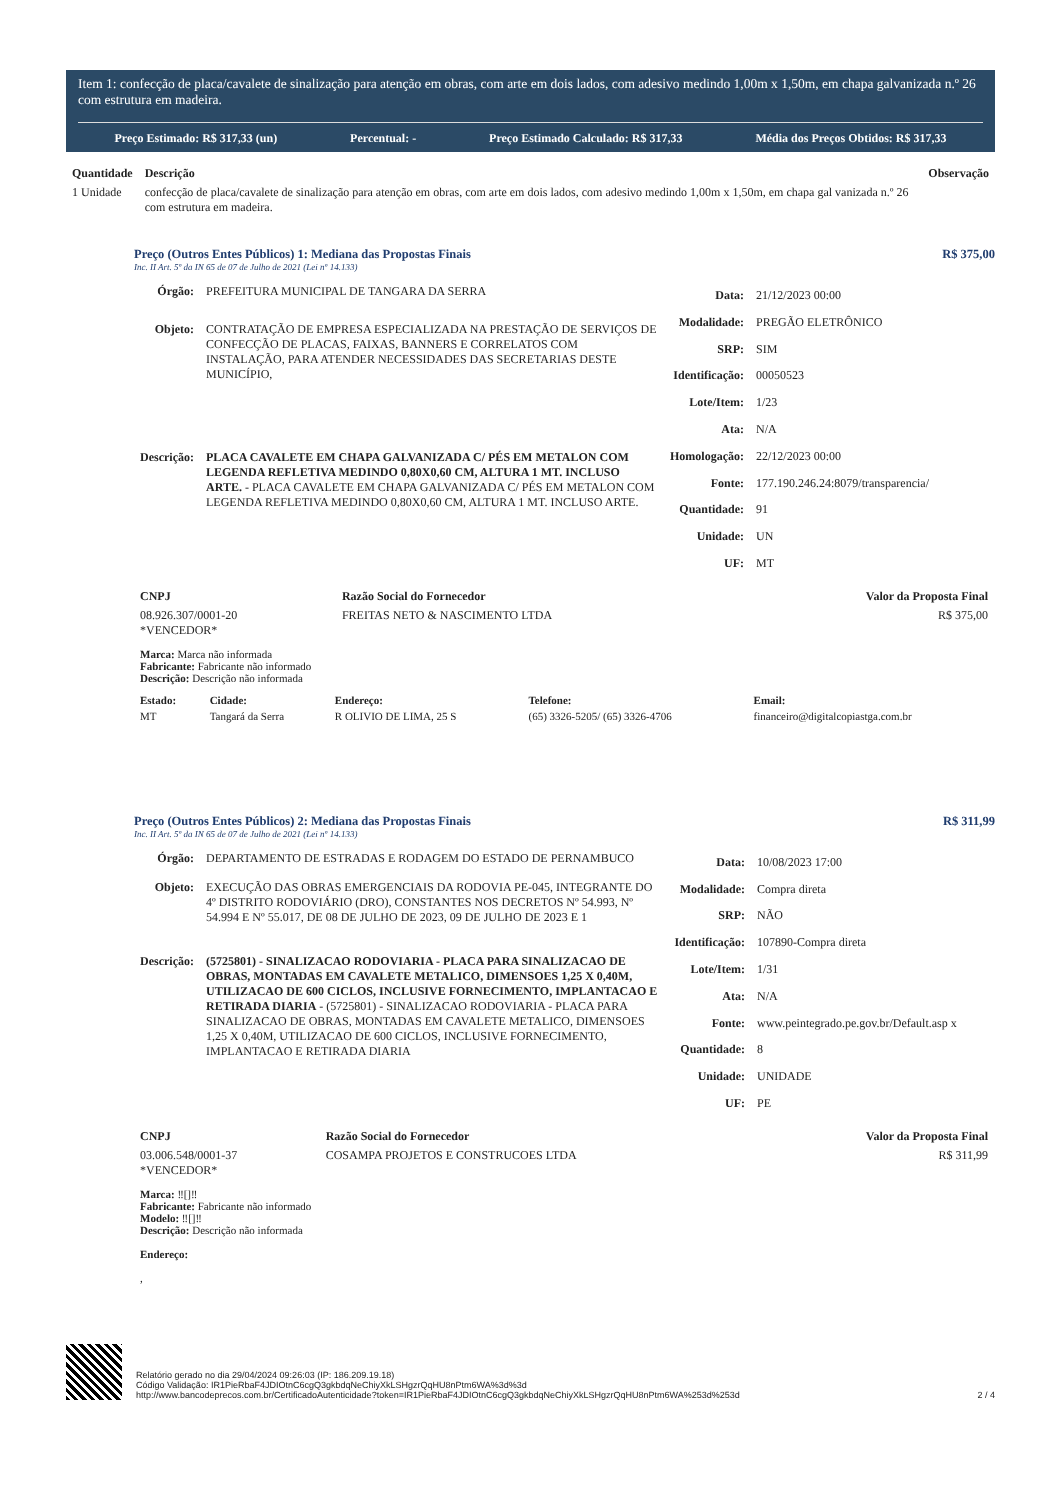Item 1: confecção de placa/cavalete de sinalização para atenção em obras, com arte em dois lados, com adesivo medindo 1,00m x 1,50m, em chapa galvanizada n.º 26 com estrutura em madeira.
Preço Estimado: R$ 317,33 (un) Percentual: - Preço Estimado Calculado: R$ 317,33 Média dos Preços Obtidos: R$ 317,33
| Quantidade | Descrição | Observação |
| --- | --- | --- |
| 1 Unidade | confecção de placa/cavalete de sinalização para atenção em obras, com arte em dois lados, com adesivo medindo 1,00m x 1,50m, em chapa gal vanizada n.º 26 com estrutura em madeira. | |
Preço (Outros Entes Públicos) 1: Mediana das Propostas Finais R$ 375,00
Inc. II Art. 5º da IN 65 de 07 de Julho de 2021 (Lei nº 14.133)
| Órgão: | PREFEITURA MUNICIPAL DE TANGARA DA SERRA |
| Objeto: | CONTRATAÇÃO DE EMPRESA ESPECIALIZADA NA PRESTAÇÃO DE SERVIÇOS DE CONFECÇÃO DE PLACAS, FAIXAS, BANNERS E CORRELATOS COM INSTALAÇÃO, PARA ATENDER NECESSIDADES DAS SECRETARIAS DESTE MUNICÍPIO, |
| Descrição: | PLACA CAVALETE EM CHAPA GALVANIZADA C/ PÉS EM METALON COM LEGENDA REFLETIVA MEDINDO 0,80X0,60 CM, ALTURA 1 MT. INCLUSO ARTE. - PLACA CAVALETE EM CHAPA GALVANIZADA C/ PÉS EM METALON COM LEGENDA REFLETIVA MEDINDO 0,80X0,60 CM, ALTURA 1 MT. INCLUSO ARTE. |
| Data: | 21/12/2023 00:00 |
| Modalidade: | PREGÃO ELETRÔNICO |
| SRP: | SIM |
| Identificação: | 00050523 |
| Lote/Item: | 1/23 |
| Ata: | N/A |
| Homologação: | 22/12/2023 00:00 |
| Fonte: | 177.190.246.24:8079/transparencia/ |
| Quantidade: | 91 |
| Unidade: | UN |
| UF: | MT |
| CNPJ | Razão Social do Fornecedor | Valor da Proposta Final |
| --- | --- | --- |
| 08.926.307/0001-20 *VENCEDOR* | FREITAS NETO & NASCIMENTO LTDA | R$ 375,00 |
Marca: Marca não informada
Fabricante: Fabricante não informado
Descrição: Descrição não informada
| Estado: | Cidade: | Endereço: | Telefone: | Email: |
| --- | --- | --- | --- | --- |
| MT | Tangará da Serra | R OLIVIO DE LIMA, 25 S | (65) 3326-5205/ (65) 3326-4706 | financeiro@digitalcopiastga.com.br |
Preço (Outros Entes Públicos) 2: Mediana das Propostas Finais R$ 311,99
Inc. II Art. 5º da IN 65 de 07 de Julho de 2021 (Lei nº 14.133)
| Órgão: | DEPARTAMENTO DE ESTRADAS E RODAGEM DO ESTADO DE PERNAMBUCO |
| Objeto: | EXECUÇÃO DAS OBRAS EMERGENCIAIS DA RODOVIA PE-045, INTEGRANTE DO 4º DISTRITO RODOVIÁRIO (DRO), CONSTANTES NOS DECRETOS Nº 54.993, Nº 54.994 E Nº 55.017, DE 08 DE JULHO DE 2023, 09 DE JULHO DE 2023 E 1 |
| Descrição: | (5725801) - SINALIZACAO RODOVIARIA - PLACA PARA SINALIZACAO DE OBRAS, MONTADAS EM CAVALETE METALICO, DIMENSOES 1,25 X 0,40M, UTILIZACAO DE 600 CICLOS, INCLUSIVE FORNECIMENTO, IMPLANTACAO E RETIRADA DIARIA - (5725801) - SINALIZACAO RODOVIARIA - PLACA PARA SINALIZACAO DE OBRAS, MONTADAS EM CAVALETE METALICO, DIMENSOES 1,25 X 0,40M, UTILIZACAO DE 600 CICLOS, INCLUSIVE FORNECIMENTO, IMPLANTACAO E RETIRADA DIARIA |
| Data: | 10/08/2023 17:00 |
| Modalidade: | Compra direta |
| SRP: | NÃO |
| Identificação: | 107890-Compra direta |
| Lote/Item: | 1/31 |
| Ata: | N/A |
| Fonte: | www.peintegrado.pe.gov.br/Default.asp x |
| Quantidade: | 8 |
| Unidade: | UNIDADE |
| UF: | PE |
| CNPJ | Razão Social do Fornecedor | Valor da Proposta Final |
| --- | --- | --- |
| 03.006.548/0001-37 *VENCEDOR* | COSAMPA PROJETOS E CONSTRUCOES LTDA | R$ 311,99 |
Marca: ‼[]‼
Fabricante: Fabricante não informado
Modelo: ‼[]‼
Descrição: Descrição não informada
Endereço:
,
Relatório gerado no dia 29/04/2024 09:26:03 (IP: 186.209.19.18)
Código Validação: IR1PieRbaF4JDIOtnC6cgQ3gkbdqNeChiyXkLSHgzrQqHU8nPtm6WA%3d%3d
http://www.bancodeprecos.com.br/CertificadoAutenticidade?token=IR1PieRbaF4JDIOtnC6cgQ3gkbdqNeChiyXkLSHgzrQqHU8nPtm6WA%253d%253d
2 / 4